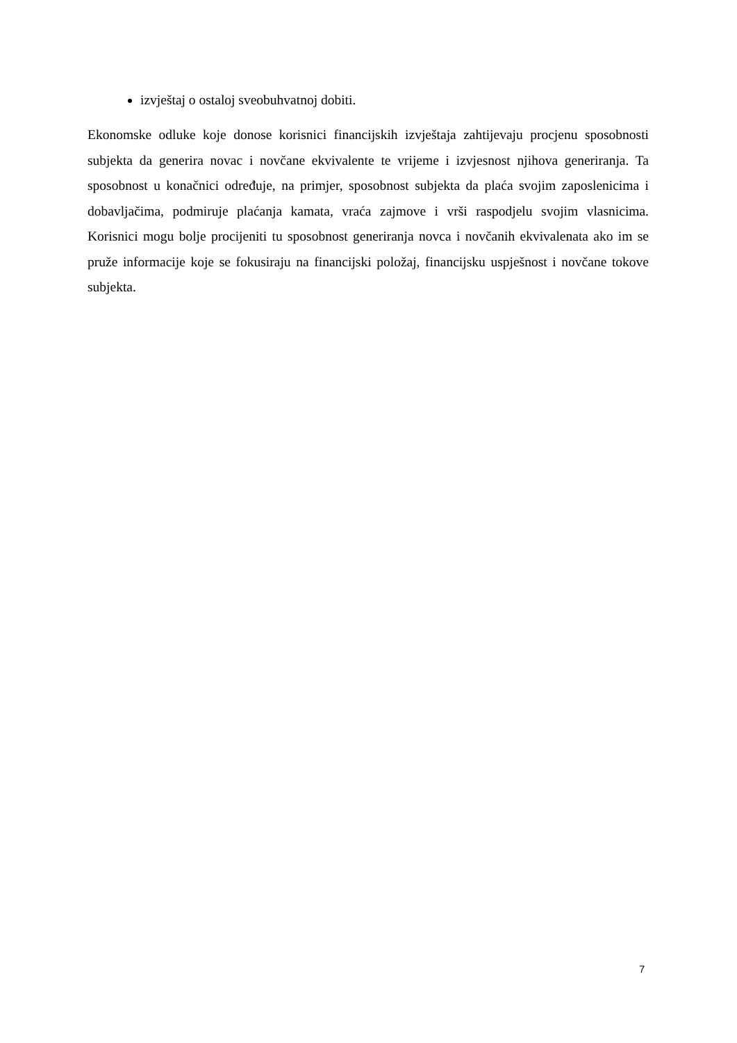izvještaj o ostaloj sveobuhvatnoj dobiti.
Ekonomske odluke koje donose korisnici financijskih izvještaja zahtijevaju procjenu sposobnosti subjekta da generira novac i novčane ekvivalente te vrijeme i izvjesnost njihova generiranja. Ta sposobnost u konačnici određuje, na primjer, sposobnost subjekta da plaća svojim zaposlenicima i dobavljačima, podmiruje plaćanja kamata, vraća zajmove i vrši raspodjelu svojim vlasnicima. Korisnici mogu bolje procijeniti tu sposobnost generiranja novca i novčanih ekvivalenata ako im se pruže informacije koje se fokusiraju na financijski položaj, financijsku uspješnost i novčane tokove subjekta.
7